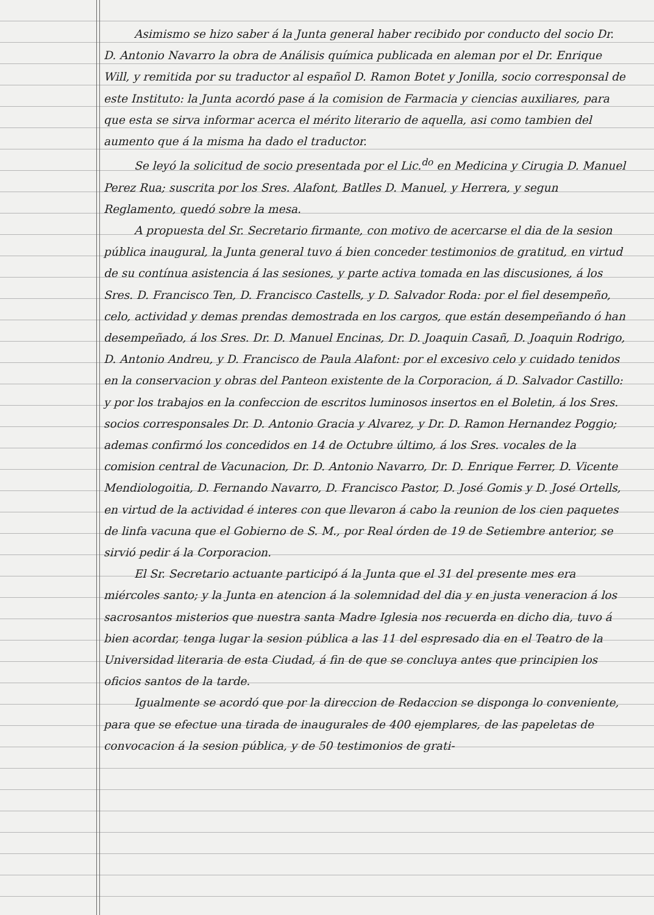Asimismo se hizo saber á la Junta general haber recibido por conducto del socio Dr. D. Antonio Navarro la obra de Análisis química publicada en aleman por el Dr. Enrique Will, y remitida por su traductor al español D. Ramon Botet y Jonilla, socio corresponsal de este Instituto: la Junta acordó pase á la comision de Farmacia y ciencias auxiliares, para que esta se sirva informar acerca el mérito literario de aquella, asi como tambien del aumento que á la misma ha dado el traductor.
Se leyó la solicitud de socio presentada por el Lic.<sup>do</sup> en Medicina y Cirugia D. Manuel Perez Rua; suscrita por los Sres. Alafont, Batlles D. Manuel, y Herrera, y segun Reglamento, quedó sobre la mesa.
A propuesta del Sr. Secretario firmante, con motivo de acercarse el dia de la sesion pública inaugural, la Junta general tuvo á bien conceder testimonios de gratitud, en virtud de su contínua asistencia á las sesiones, y parte activa tomada en las discusiones, á los Sres. D. Francisco Ten, D. Francisco Castells, y D. Salvador Roda: por el fiel desempeño, celo, actividad y demas prendas demostrada en los cargos, que están desempeñando ó han desempeñado, á los Sres. Dr. D. Manuel Encinas, Dr. D. Joaquin Casañ, D. Joaquin Rodrigo, D. Antonio Andreu, y D. Francisco de Paula Alafont: por el excesivo celo y cuidado tenidos en la conservacion y obras del Panteon existente de la Corporacion, á D. Salvador Castillo: y por los trabajos en la confeccion de escritos luminosos insertos en el Boletin, á los Sres. socios corresponsales Dr. D. Antonio Gracia y Alvarez, y Dr. D. Ramon Hernandez Poggio; ademas confirmó los concedidos en 14 de Octubre último, á los Sres. vocales de la comision central de Vacunacion, Dr. D. Antonio Navarro, Dr. D. Enrique Ferrer, D. Vicente Mendiologoitia, D. Fernando Navarro, D. Francisco Pastor, D. José Gomis y D. José Ortells, en virtud de la actividad é interes con que llevaron á cabo la reunion de los cien paquetes de linfa vacuna que el Gobierno de S. M., por Real órden de 19 de Setiembre anterior, se sirvió pedir á la Corporacion.
El Sr. Secretario actuante participó á la Junta que el 31 del presente mes era miércoles santo; y la Junta en atencion á la solemnidad del dia y en justa veneracion á los sacrosantos misterios que nuestra santa Madre Iglesia nos recuerda en dicho dia, tuvo á bien acordar, tenga lugar la sesion pública a las 11 del espresado dia en el Teatro de la Universidad literaria de esta Ciudad, á fin de que se concluya antes que principien los oficios santos de la tarde.
Igualmente se acordó que por la direccion de Redaccion se disponga lo conveniente, para que se efectue una tirada de inaugurales de 400 ejemplares, de las papeletas de convocacion á la sesion pública, y de 50 testimonios de grati-